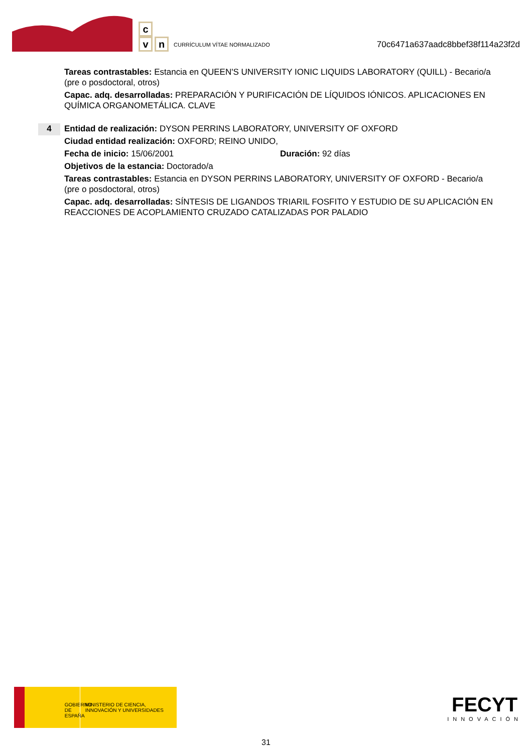c
v
n
CURRÍCULUM VÍTAE NORMALIZADO
70c6471a637aadc8bbef38f114a23f2d
Tareas contrastables: Estancia en QUEEN'S UNIVERSITY IONIC LIQUIDS LABORATORY (QUILL) - Becario/a (pre o posdoctoral, otros)
Capac. adq. desarrolladas: PREPARACIÓN Y PURIFICACIÓN DE LÍQUIDOS IÓNICOS. APLICACIONES EN QUÍMICA ORGANOMETÁLICA. CLAVE
4
Entidad de realización: DYSON PERRINS LABORATORY, UNIVERSITY OF OXFORD
Ciudad entidad realización: OXFORD; REINO UNIDO,
Fecha de inicio: 15/06/2001 Duración: 92 días
Objetivos de la estancia: Doctorado/a
Tareas contrastables: Estancia en DYSON PERRINS LABORATORY, UNIVERSITY OF OXFORD - Becario/a (pre o posdoctoral, otros)
Capac. adq. desarrolladas: SÍNTESIS DE LIGANDOS TRIARIL FOSFITO Y ESTUDIO DE SU APLICACIÓN EN REACCIONES DE ACOPLAMIENTO CRUZADO CATALIZADAS POR PALADIO
GOBIERNO DE ESPAÑA MINISTERIO DE CIENCIA, INNOVACIÓN Y UNIVERSIDADES
FECYT
INNOVACIÓN
31